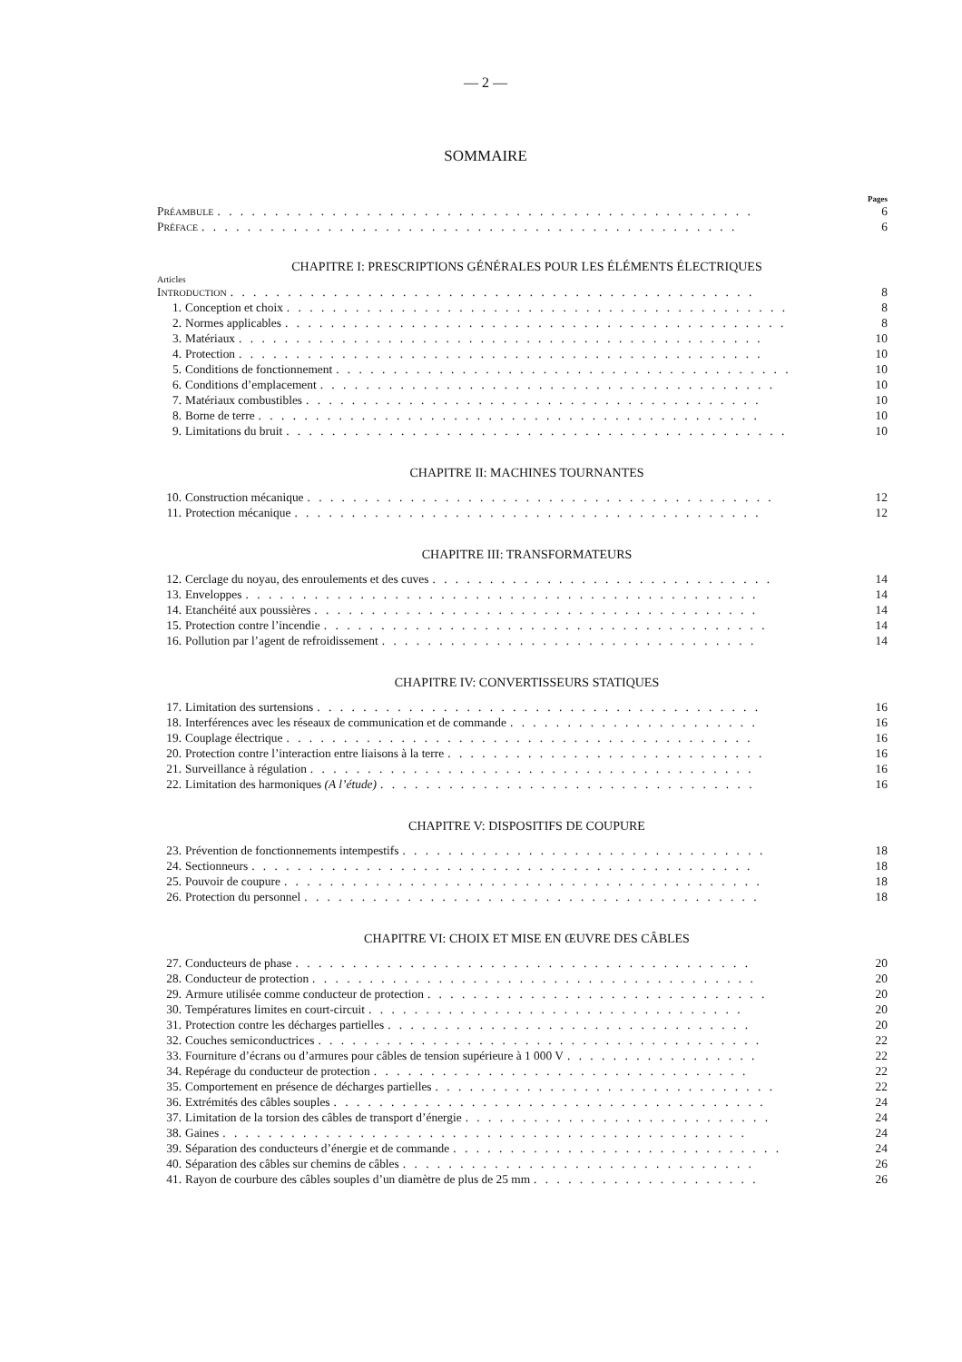— 2 —
SOMMAIRE
Pages
PRÉAMBULE. . . . . . . . . . . . . . . . . . . . . . . . . . . . . . . . . . . . . . . . . . . . . . . 6
PRÉFACE. . . . . . . . . . . . . . . . . . . . . . . . . . . . . . . . . . . . . . . . . . . . . . . 6
CHAPITRE I: PRESCRIPTIONS GÉNÉRALES POUR LES ÉLÉMENTS ÉLECTRIQUES
Articles
INTRODUCTION. . . . . . . . . . . . . . . . . . . . . . . . . . . . . . . . . . . . . . . . . . . . . . 8
1. Conception et choix. . . . . . . . . . . . . . . . . . . . . . . . . . . . . . . . . . . . . . . . . . . . 8
2. Normes applicables. . . . . . . . . . . . . . . . . . . . . . . . . . . . . . . . . . . . . . . . . . . . 8
3. Matériaux. . . . . . . . . . . . . . . . . . . . . . . . . . . . . . . . . . . . . . . . . . . . . . 10
4. Protection. . . . . . . . . . . . . . . . . . . . . . . . . . . . . . . . . . . . . . . . . . . . . . 10
5. Conditions de fonctionnement. . . . . . . . . . . . . . . . . . . . . . . . . . . . . . . . . . . . . . . . 10
6. Conditions d’emplacement. . . . . . . . . . . . . . . . . . . . . . . . . . . . . . . . . . . . . . . . 10
7. Matériaux combustibles. . . . . . . . . . . . . . . . . . . . . . . . . . . . . . . . . . . . . . . . 10
8. Borne de terre. . . . . . . . . . . . . . . . . . . . . . . . . . . . . . . . . . . . . . . . . . . . 10
9. Limitations du bruit. . . . . . . . . . . . . . . . . . . . . . . . . . . . . . . . . . . . . . . . . . . . 10
CHAPITRE II: MACHINES TOURNANTES
10. Construction mécanique. . . . . . . . . . . . . . . . . . . . . . . . . . . . . . . . . . . . . . . . . 12
11. Protection mécanique. . . . . . . . . . . . . . . . . . . . . . . . . . . . . . . . . . . . . . . . . 12
CHAPITRE III: TRANSFORMATEURS
12. Cerclage du noyau, des enroulements et des cuves. . . . . . . . . . . . . . . . . . . . . . . . . . . . . . 14
13. Enveloppes. . . . . . . . . . . . . . . . . . . . . . . . . . . . . . . . . . . . . . . . . . . . . 14
14. Etanchéité aux poussières. . . . . . . . . . . . . . . . . . . . . . . . . . . . . . . . . . . . . . . 14
15. Protection contre l’incendie. . . . . . . . . . . . . . . . . . . . . . . . . . . . . . . . . . . . . . . 14
16. Pollution par l’agent de refroidissement. . . . . . . . . . . . . . . . . . . . . . . . . . . . . . . . . 14
CHAPITRE IV: CONVERTISSEURS STATIQUES
17. Limitation des surtensions. . . . . . . . . . . . . . . . . . . . . . . . . . . . . . . . . . . . . . . 16
18. Interférences avec les réseaux de communication et de commande. . . . . . . . . . . . . . . . . . . . . . 16
19. Couplage électrique. . . . . . . . . . . . . . . . . . . . . . . . . . . . . . . . . . . . . . . . . 16
20. Protection contre l’interaction entre liaisons à la terre. . . . . . . . . . . . . . . . . . . . . . . . . . . . 16
21. Surveillance à régulation. . . . . . . . . . . . . . . . . . . . . . . . . . . . . . . . . . . . . . . 16
22. Limitation des harmoniques (A l’étude). . . . . . . . . . . . . . . . . . . . . . . . . . . . . . . . . 16
CHAPITRE V: DISPOSITIFS DE COUPURE
23. Prévention de fonctionnements intempestifs. . . . . . . . . . . . . . . . . . . . . . . . . . . . . . . . 18
24. Sectionneurs. . . . . . . . . . . . . . . . . . . . . . . . . . . . . . . . . . . . . . . . . . . . 18
25. Pouvoir de coupure. . . . . . . . . . . . . . . . . . . . . . . . . . . . . . . . . . . . . . . . . . 18
26. Protection du personnel. . . . . . . . . . . . . . . . . . . . . . . . . . . . . . . . . . . . . . . . 18
CHAPITRE VI: CHOIX ET MISE EN ŒUVRE DES CÂBLES
27. Conducteurs de phase. . . . . . . . . . . . . . . . . . . . . . . . . . . . . . . . . . . . . . . . 20
28. Conducteur de protection. . . . . . . . . . . . . . . . . . . . . . . . . . . . . . . . . . . . . . . 20
29. Armure utilisée comme conducteur de protection. . . . . . . . . . . . . . . . . . . . . . . . . . . . . . 20
30. Températures limites en court-circuit. . . . . . . . . . . . . . . . . . . . . . . . . . . . . . . . . 20
31. Protection contre les décharges partielles. . . . . . . . . . . . . . . . . . . . . . . . . . . . . . . . 20
32. Couches semiconductrices. . . . . . . . . . . . . . . . . . . . . . . . . . . . . . . . . . . . . . . 22
33. Fourniture d’écrans ou d’armures pour câbles de tension supérieure à 1 000 V. . . . . . . . . . . . . . . . . 22
34. Repérage du conducteur de protection. . . . . . . . . . . . . . . . . . . . . . . . . . . . . . . . . 22
35. Comportement en présence de décharges partielles. . . . . . . . . . . . . . . . . . . . . . . . . . . . . . 22
36. Extrémités des câbles souples. . . . . . . . . . . . . . . . . . . . . . . . . . . . . . . . . . . . . . 24
37. Limitation de la torsion des câbles de transport d’énergie. . . . . . . . . . . . . . . . . . . . . . . . . . . 24
38. Gaines. . . . . . . . . . . . . . . . . . . . . . . . . . . . . . . . . . . . . . . . . . . . . . 24
39. Séparation des conducteurs d’énergie et de commande. . . . . . . . . . . . . . . . . . . . . . . . . . . . . 24
40. Séparation des câbles sur chemins de câbles. . . . . . . . . . . . . . . . . . . . . . . . . . . . . . . 26
41. Rayon de courbure des câbles souples d’un diamètre de plus de 25 mm. . . . . . . . . . . . . . . . . . . . 26